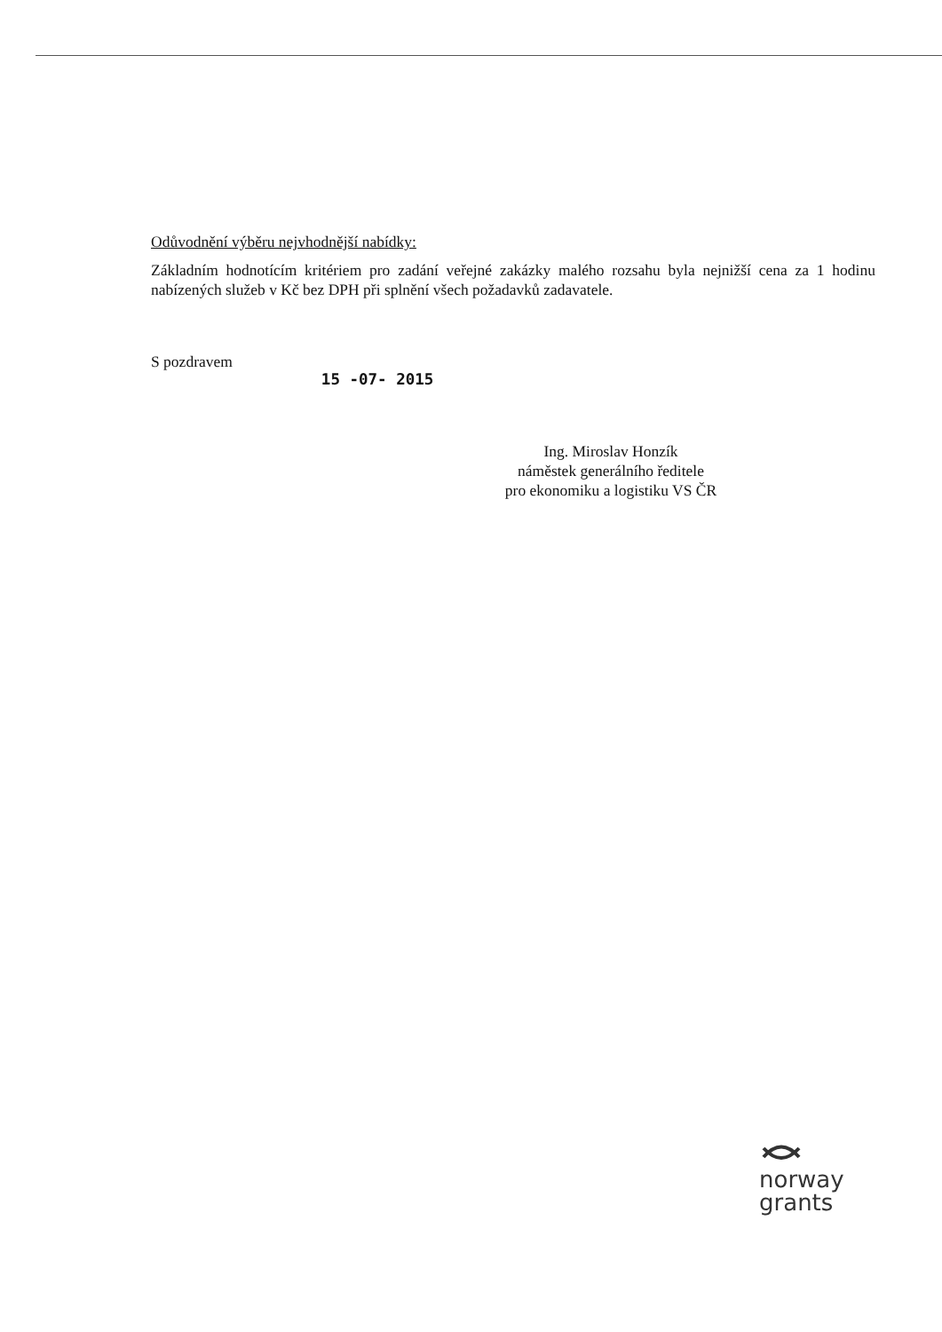Odůvodnění výběru nejvhodnější nabídky:
Základním hodnotícím kritériem pro zadání veřejné zakázky malého rozsahu byla nejnižší cena za 1 hodinu nabízených služeb v Kč bez DPH při splnění všech požadavků zadavatele.
S pozdravem
15 -07- 2015
Ing. Miroslav Honzík
náměstek generálního ředitele
pro ekonomiku a logistiku VS ČR
norway
grants